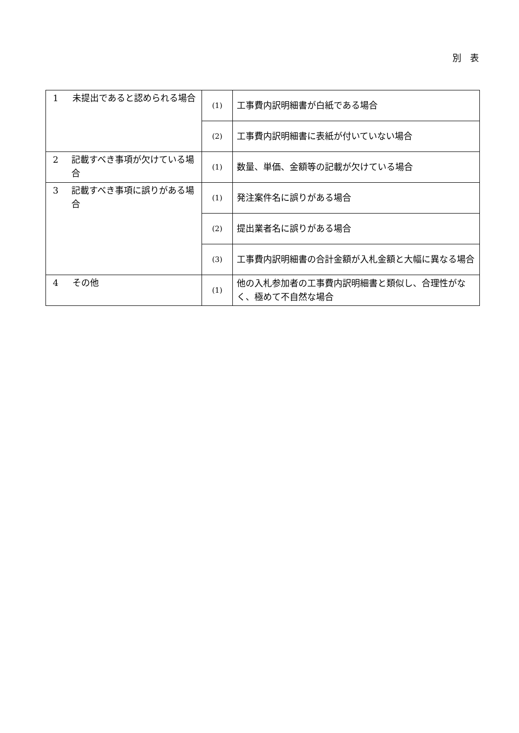別　表
| 1 未提出であると認められる場合 | (1) | 工事費内訳明細書が白紙である場合 |
| | (2) | 工事費内訳明細書に表紙が付いていない場合 |
| 2 記載すべき事項が欠けている場合 | (1) | 数量、単価、金額等の記載が欠けている場合 |
| 3 記載すべき事項に誤りがある場合 | (1) | 発注案件名に誤りがある場合 |
| | (2) | 提出業者名に誤りがある場合 |
| | (3) | 工事費内訳明細書の合計金額が入札金額と大幅に異なる場合 |
| 4 その他 | (1) | 他の入札参加者の工事費内訳明細書と類似し、合理性がなく、極めて不自然な場合 |